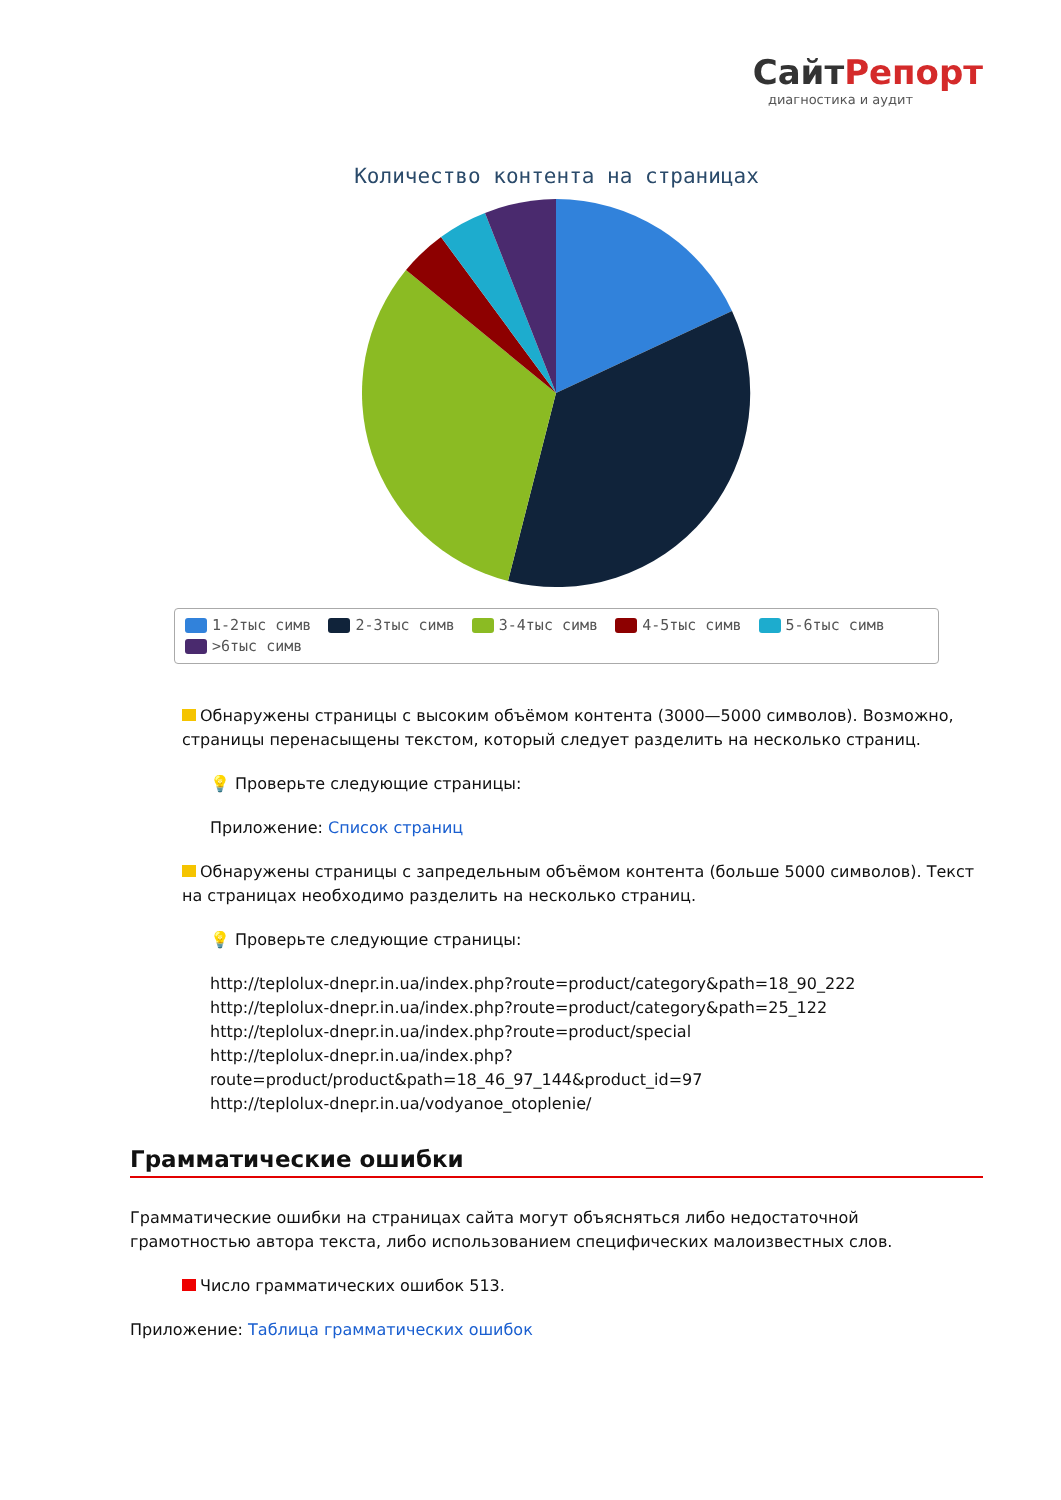СайтРепорт
диагностика и аудит
Количество контента на страницах
1-2тыс симв 2-3тыс симв 3-4тыс симв 4-5тыс симв 5-6тыс симв
>6тыс симв
Обнаружены страницы с высоким объёмом контента (3000—5000 символов). Возможно, страницы перенасыщены текстом, который следует разделить на несколько страниц.
💡 Проверьте следующие страницы:
Приложение: Список страниц
Обнаружены страницы с запредельным объёмом контента (больше 5000 символов). Текст на страницах необходимо разделить на несколько страниц.
💡 Проверьте следующие страницы:
http://teplolux-dnepr.in.ua/index.php?route=product/category&path=18_90_222
http://teplolux-dnepr.in.ua/index.php?route=product/category&path=25_122
http://teplolux-dnepr.in.ua/index.php?route=product/special
http://teplolux-dnepr.in.ua/index.php?route=product/product&path=18_46_97_144&product_id=97
http://teplolux-dnepr.in.ua/vodyanoe_otoplenie/
Грамматические ошибки
Грамматические ошибки на страницах сайта могут объясняться либо недостаточной грамотностью автора текста, либо использованием специфических малоизвестных слов.
Число грамматических ошибок 513.
Приложение: Таблица грамматических ошибок